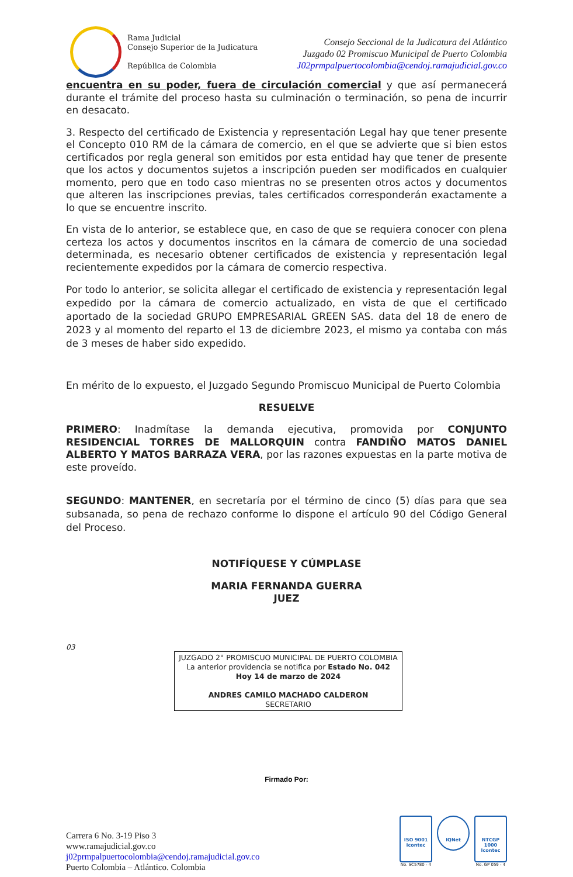Rama Judicial
Consejo Superior de la Judicatura
República de Colombia
Consejo Seccional de la Judicatura del Atlántico
Juzgado 02 Promiscuo Municipal de Puerto Colombia
J02prmpalpuertocolombia@cendoj.ramajudicial.gov.co
encuentra en su poder, fuera de circulación comercial y que así permanecerá durante el trámite del proceso hasta su culminación o terminación, so pena de incurrir en desacato.
3. Respecto del certificado de Existencia y representación Legal hay que tener presente el Concepto 010 RM de la cámara de comercio, en el que se advierte que si bien estos certificados por regla general son emitidos por esta entidad hay que tener de presente que los actos y documentos sujetos a inscripción pueden ser modificados en cualquier momento, pero que en todo caso mientras no se presenten otros actos y documentos que alteren las inscripciones previas, tales certificados corresponderán exactamente a lo que se encuentre inscrito.
En vista de lo anterior, se establece que, en caso de que se requiera conocer con plena certeza los actos y documentos inscritos en la cámara de comercio de una sociedad determinada, es necesario obtener certificados de existencia y representación legal recientemente expedidos por la cámara de comercio respectiva.
Por todo lo anterior, se solicita allegar el certificado de existencia y representación legal expedido por la cámara de comercio actualizado, en vista de que el certificado aportado de la sociedad GRUPO EMPRESARIAL GREEN SAS. data del 18 de enero de 2023 y al momento del reparto el 13 de diciembre 2023, el mismo ya contaba con más de 3 meses de haber sido expedido.
En mérito de lo expuesto, el Juzgado Segundo Promiscuo Municipal de Puerto Colombia
RESUELVE
PRIMERO: Inadmítase la demanda ejecutiva, promovida por CONJUNTO RESIDENCIAL TORRES DE MALLORQUIN contra FANDIÑO MATOS DANIEL ALBERTO Y MATOS BARRAZA VERA, por las razones expuestas en la parte motiva de este proveído.
SEGUNDO: MANTENER, en secretaría por el término de cinco (5) días para que sea subsanada, so pena de rechazo conforme lo dispone el artículo 90 del Código General del Proceso.
NOTIFÍQUESE Y CÚMPLASE
MARIA FERNANDA GUERRA
JUEZ
03
JUZGADO 2° PROMISCUO MUNICIPAL DE PUERTO COLOMBIA
La anterior providencia se notifica por Estado No. 042
Hoy 14 de marzo de 2024
ANDRES CAMILO MACHADO CALDERON
SECRETARIO
Firmado Por:
Carrera 6 No. 3-19 Piso 3
www.ramajudicial.gov.co
j02prmpalpuertocolombia@cendoj.ramajudicial.gov.co
Puerto Colombia – Atlántico. Colombia
ISO 9001
Icontec
No. SC5780 - 4
IQNet
NTCGP 1000
Icontec
No. GP 059 - 4